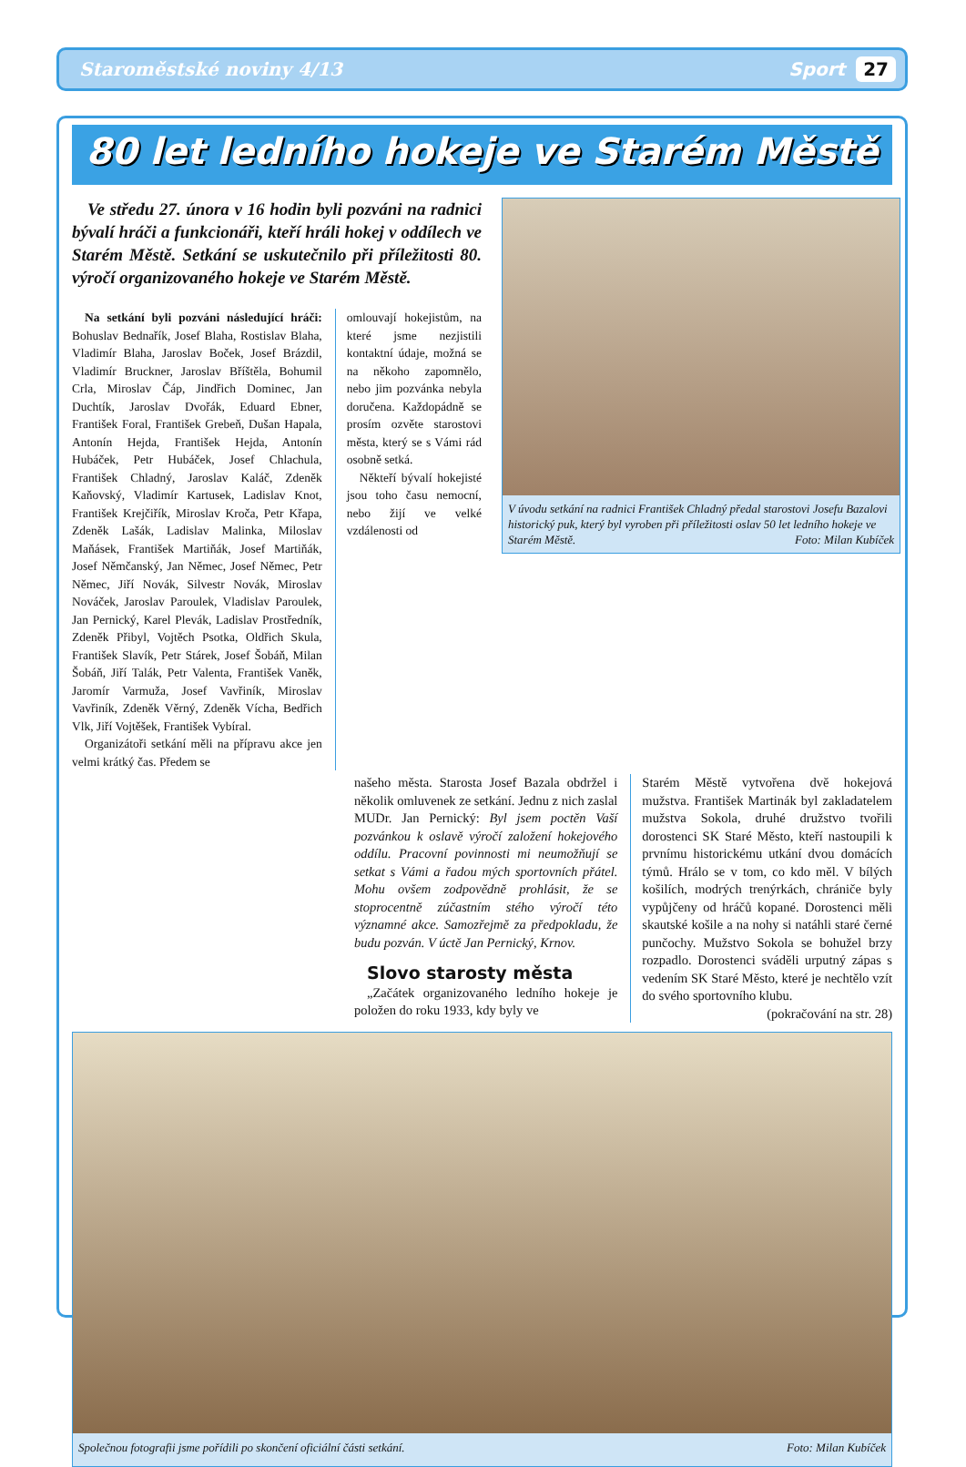Staroměstské noviny 4/13 Sport 27
80 let ledního hokeje ve Starém Městě
Ve středu 27. února v 16 hodin byli pozváni na radnici bývalí hráči a funkcionáři, kteří hráli hokej v oddílech ve Starém Městě. Setkání se uskutečnilo při příležitosti 80. výročí organizovaného hokeje ve Starém Městě.
Na setkání byli pozváni následující hráči: Bohuslav Bednařík, Josef Blaha, Rostislav Blaha, Vladimír Blaha, Jaroslav Boček, Josef Brázdil, Vladimír Bruckner, Jaroslav Bříštěla, Bohumil Crla, Miroslav Čáp, Jindřich Dominec, Jan Duchtík, Jaroslav Dvořák, Eduard Ebner, František Foral, František Grebeň, Dušan Hapala, Antonín Hejda, František Hejda, Antonín Hubáček, Petr Hubáček, Josef Chlachula, František Chladný, Jaroslav Kaláč, Zdeněk Kaňovský, Vladimír Kartusek, Ladislav Knot, František Krejčiřík, Miroslav Kroča, Petr Křapa, Zdeněk Lašák, Ladislav Malinka, Miloslav Maňásek, František Martiňák, Josef Martiňák, Josef Němčanský, Jan Němec, Josef Němec, Petr Němec, Jiří Novák, Silvestr Novák, Miroslav Nováček, Jaroslav Paroulek, Vladislav Paroulek, Jan Pernický, Karel Plevák, Ladislav Prostředník, Zdeněk Přibyl, Vojtěch Psotka, Oldřich Skula, František Slavík, Petr Stárek, Josef Šobáň, Milan Šobáň, Jiří Talák, Petr Valenta, František Vaněk, Jaromír Varmuža, Josef Vavřiník, Miroslav Vavřiník, Zdeněk Věrný, Zdeněk Vícha, Bedřich Vlk, Jiří Vojtěšek, František Vybíral.
Organizátoři setkání měli na přípravu akce jen velmi krátký čas. Předem se
omlouvají hokejistům, na které jsme nezjistili kontaktní údaje, možná se na někoho zapomnělo, nebo jim pozvánka nebyla doručena. Každopádně se prosím ozvěte starostovi města, který se s Vámi rád osobně setká.
Někteří bývalí hokejisté jsou toho času nemocní, nebo žijí ve velké vzdálenosti od
V úvodu setkání na radnici František Chladný předal starostovi Josefu Bazalovi historický puk, který byl vyroben při příležitosti oslav 50 let ledního hokeje ve Starém Městě. Foto: Milan Kubíček
našeho města. Starosta Josef Bazala obdržel i několik omluvenek ze setkání. Jednu z nich zaslal MUDr. Jan Pernický: Byl jsem poctěn Vaší pozvánkou k oslavě výročí založení hokejového oddílu. Pracovní povinnosti mi neumožňují se setkat s Vámi a řadou mých sportovních přátel. Mohu ovšem zodpovědně prohlásit, že se stoprocentně zúčastním stého výročí této významné akce. Samozřejmě za předpokladu, že budu pozván. V úctě Jan Pernický, Krnov.
Slovo starosty města
„Začátek organizovaného ledního hokeje je položen do roku 1933, kdy byly ve
Starém Městě vytvořena dvě hokejová mužstva. František Martinák byl zakladatelem mužstva Sokola, druhé družstvo tvořili dorostenci SK Staré Město, kteří nastoupili k prvnímu historickému utkání dvou domácích týmů. Hrálo se v tom, co kdo měl. V bílých košilích, modrých trenýrkách, chrániče byly vypůjčeny od hráčů kopané. Dorostenci měli skautské košile a na nohy si natáhli staré černé punčochy. Mužstvo Sokola se bohužel brzy rozpadlo. Dorostenci sváděli urputný zápas s vedením SK Staré Město, které je nechtělo vzít do svého sportovního klubu.
(pokračování na str. 28)
Společnou fotografii jsme pořídili po skončení oficiální části setkání. Foto: Milan Kubíček